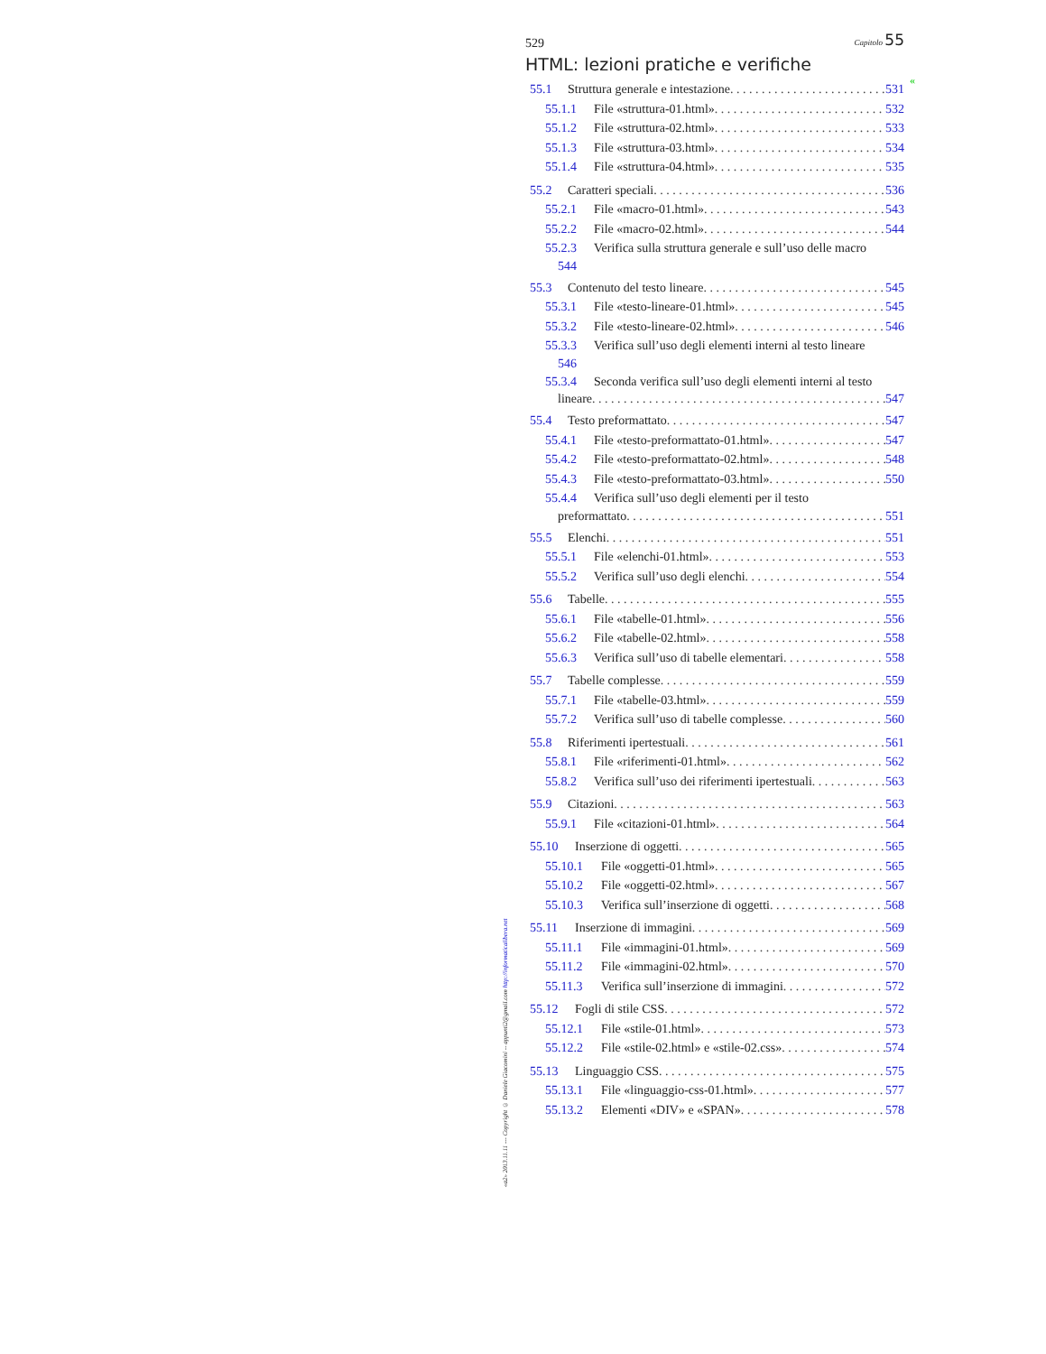«a2» 2013.11.11 --- Copyright © Daniele Giacomini -- appunti2@gmail.com http://informaticalibera.net
529 Capitolo 55
HTML: lezioni pratiche e verifiche
55.1 Struttura generale e intestazione 531
55.1.1 File «struttura-01.html» 532
55.1.2 File «struttura-02.html» 533
55.1.3 File «struttura-03.html» 534
55.1.4 File «struttura-04.html» 535
55.2 Caratteri speciali 536
55.2.1 File «macro-01.html» 543
55.2.2 File «macro-02.html» 544
55.2.3 Verifica sulla struttura generale e sull’uso delle macro
544
55.3 Contenuto del testo lineare 545
55.3.1 File «testo-lineare-01.html» 545
55.3.2 File «testo-lineare-02.html» 546
55.3.3 Verifica sull’uso degli elementi interni al testo lineare
546
55.3.4 Seconda verifica sull’uso degli elementi interni al testo
lineare 547
55.4 Testo preformattato 547
55.4.1 File «testo-preformattato-01.html» 547
55.4.2 File «testo-preformattato-02.html» 548
55.4.3 File «testo-preformattato-03.html» 550
55.4.4 Verifica sull’uso degli elementi per il testo
preformattato 551
55.5 Elenchi 551
55.5.1 File «elenchi-01.html» 553
55.5.2 Verifica sull’uso degli elenchi 554
55.6 Tabelle 555
55.6.1 File «tabelle-01.html» 556
55.6.2 File «tabelle-02.html» 558
55.6.3 Verifica sull’uso di tabelle elementari 558
55.7 Tabelle complesse 559
55.7.1 File «tabelle-03.html» 559
55.7.2 Verifica sull’uso di tabelle complesse 560
55.8 Riferimenti ipertestuali 561
55.8.1 File «riferimenti-01.html» 562
55.8.2 Verifica sull’uso dei riferimenti ipertestuali 563
55.9 Citazioni 563
55.9.1 File «citazioni-01.html» 564
55.10 Inserzione di oggetti 565
55.10.1 File «oggetti-01.html» 565
55.10.2 File «oggetti-02.html» 567
55.10.3 Verifica sull’inserzione di oggetti 568
55.11 Inserzione di immagini 569
55.11.1 File «immagini-01.html» 569
55.11.2 File «immagini-02.html» 570
55.11.3 Verifica sull’inserzione di immagini 572
55.12 Fogli di stile CSS 572
55.12.1 File «stile-01.html» 573
55.12.2 File «stile-02.html» e «stile-02.css» 574
55.13 Linguaggio CSS 575
55.13.1 File «linguaggio-css-01.html» 577
55.13.2 Elementi «DIV» e «SPAN» 578
«